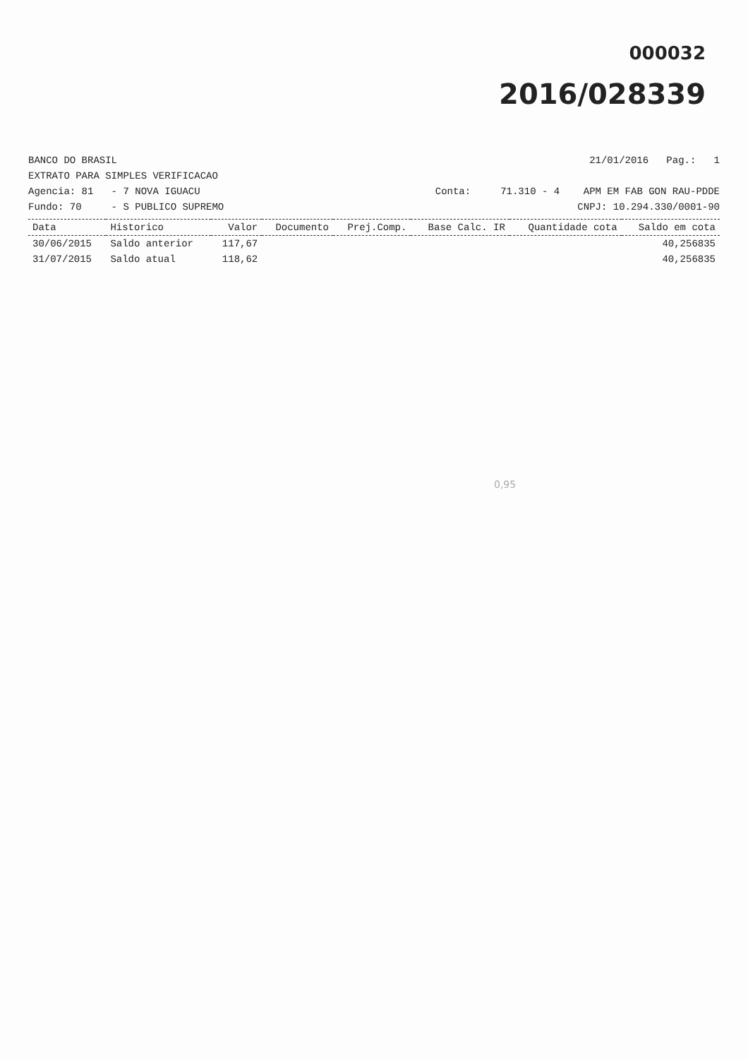000032
2016/028339
BANCO DO BRASIL 21/01/2016 Pag.: 1
EXTRATO PARA SIMPLES VERIFICACAO
Agencia: 81 - 7 NOVA IGUACU Conta: 71.310 - 4 APM EM FAB GON RAU-PDDE
Fundo: 70 - S PUBLICO SUPREMO CNPJ: 10.294.330/0001-90
| Data | Historico | Valor | Documento | Prej.Comp. | Base Calc. IR | Quantidade cota | Saldo em cota |
| --- | --- | --- | --- | --- | --- | --- | --- |
| 30/06/2015 | Saldo anterior | 117,67 | | | | | 40,256835 |
| 31/07/2015 | Saldo atual | 118,62 | | | | | 40,256835 |
0,95